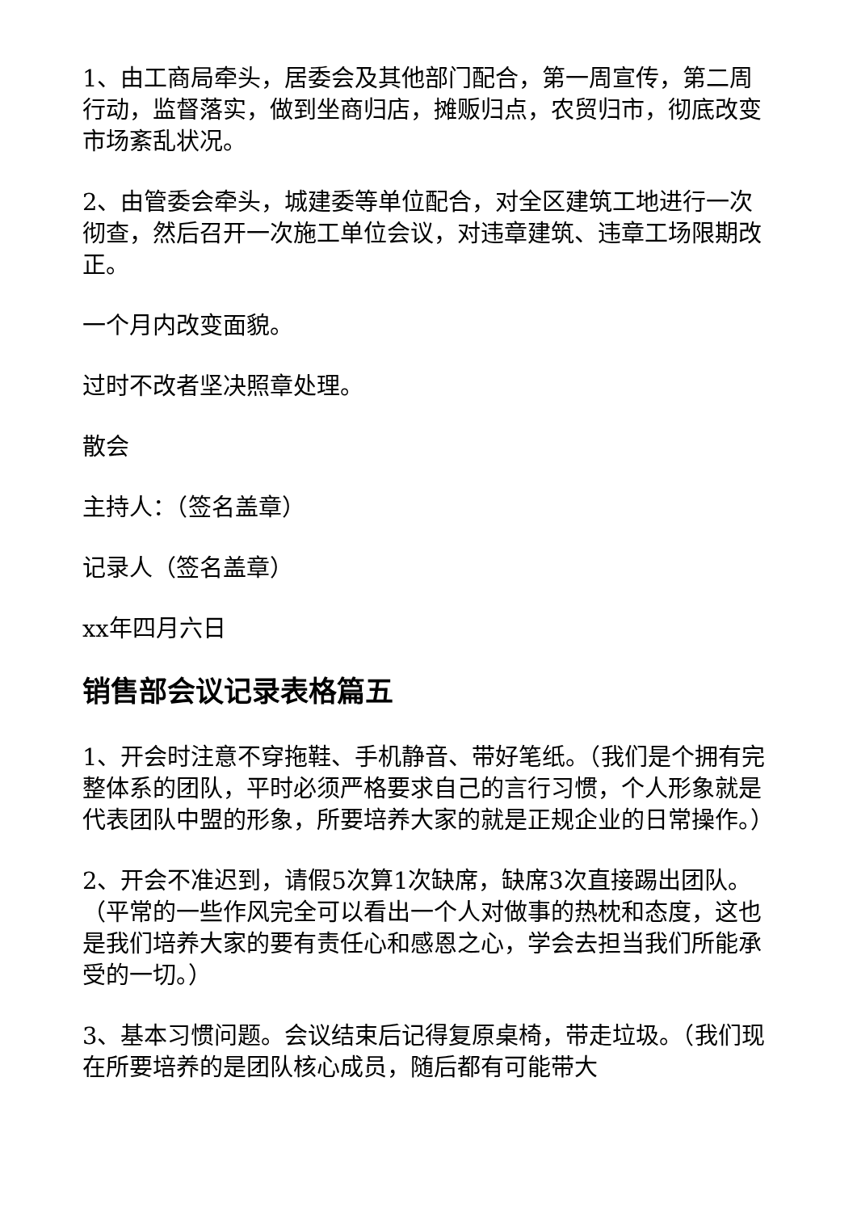1、由工商局牵头，居委会及其他部门配合，第一周宣传，第二周行动，监督落实，做到坐商归店，摊贩归点，农贸归市，彻底改变市场紊乱状况。
2、由管委会牵头，城建委等单位配合，对全区建筑工地进行一次彻查，然后召开一次施工单位会议，对违章建筑、违章工场限期改正。
一个月内改变面貌。
过时不改者坚决照章处理。
散会
主持人：（签名盖章）
记录人（签名盖章）
xx年四月六日
销售部会议记录表格篇五
1、开会时注意不穿拖鞋、手机静音、带好笔纸。（我们是个拥有完整体系的团队，平时必须严格要求自己的言行习惯，个人形象就是代表团队中盟的形象，所要培养大家的就是正规企业的日常操作。）
2、开会不准迟到，请假5次算1次缺席，缺席3次直接踢出团队。（平常的一些作风完全可以看出一个人对做事的热枕和态度，这也是我们培养大家的要有责任心和感恩之心，学会去担当我们所能承受的一切。）
3、基本习惯问题。会议结束后记得复原桌椅，带走垃圾。（我们现在所要培养的是团队核心成员，随后都有可能带大